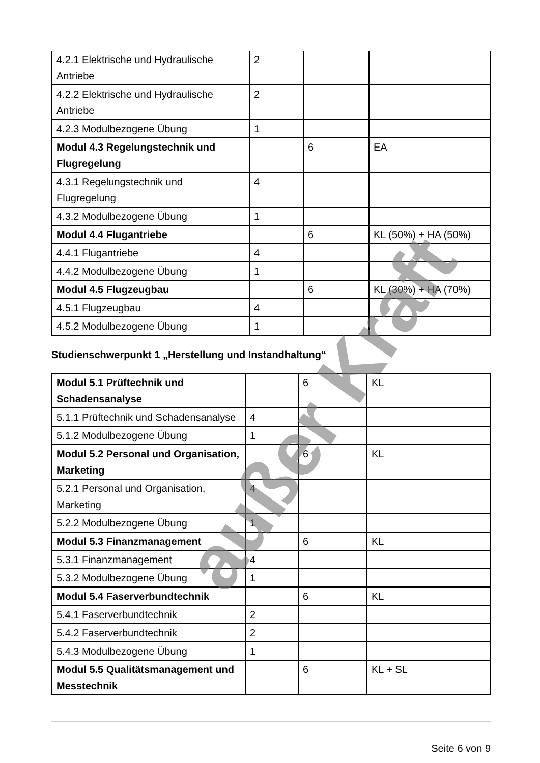| 4.2.1 Elektrische und Hydraulische Antriebe | 2 | | |
| 4.2.2 Elektrische und Hydraulische Antriebe | 2 | | |
| 4.2.3 Modulbezogene Übung | 1 | | |
| Modul 4.3 Regelungstechnik und Flugregelung | | 6 | EA |
| 4.3.1 Regelungstechnik und Flugregelung | 4 | | |
| 4.3.2 Modulbezogene Übung | 1 | | |
| Modul 4.4 Flugantriebe | | 6 | KL (50%) + HA (50%) |
| 4.4.1 Flugantriebe | 4 | | |
| 4.4.2 Modulbezogene Übung | 1 | | |
| Modul 4.5 Flugzeugbau | | 6 | KL (30%) + HA (70%) |
| 4.5.1 Flugzeugbau | 4 | | |
| 4.5.2 Modulbezogene Übung | 1 | | |
Studienschwerpunkt 1 „Herstellung und Instandhaltung“
| Modul 5.1 Prüftechnik und Schadensanalyse | | 6 | KL |
| 5.1.1 Prüftechnik und Schadensanalyse | 4 | | |
| 5.1.2 Modulbezogene Übung | 1 | | |
| Modul 5.2 Personal und Organisation, Marketing | | 6 | KL |
| 5.2.1 Personal und Organisation, Marketing | 4 | | |
| 5.2.2 Modulbezogene Übung | 1 | | |
| Modul 5.3 Finanzmanagement | | 6 | KL |
| 5.3.1 Finanzmanagement | 4 | | |
| 5.3.2 Modulbezogene Übung | 1 | | |
| Modul 5.4 Faserverbundtechnik | | 6 | KL |
| 5.4.1 Faserverbundtechnik | 2 | | |
| 5.4.2 Faserverbundtechnik | 2 | | |
| 5.4.3 Modulbezogene Übung | 1 | | |
| Modul 5.5 Qualitätsmanagement und Messtechnik | | 6 | KL + SL |
Seite 6 von 9
außer Kraft